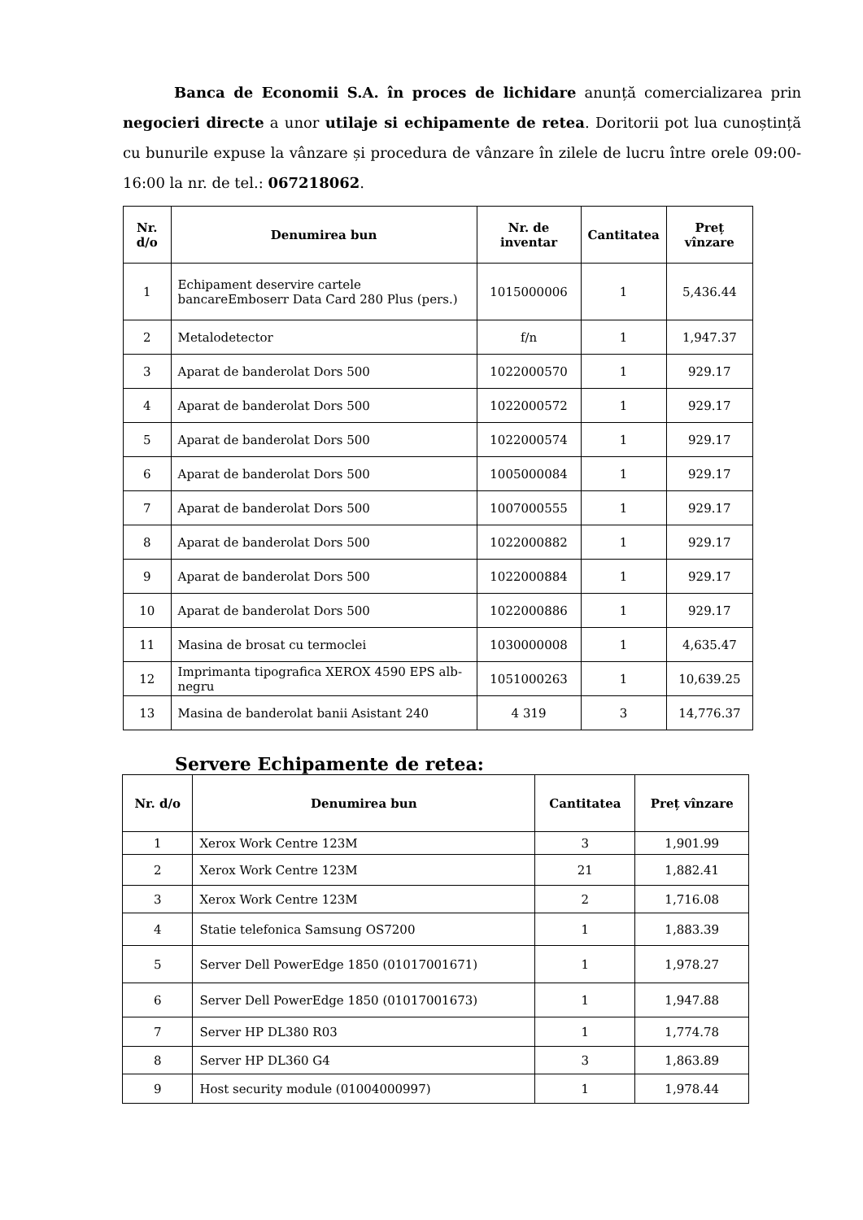Banca de Economii S.A. în proces de lichidare anunță comercializarea prin negocieri directe a unor utilaje si echipamente de retea. Doritorii pot lua cunoștință cu bunurile expuse la vânzare și procedura de vânzare în zilele de lucru între orele 09:00-16:00 la nr. de tel.: 067218062.
| Nr. d/o | Denumirea bun | Nr. de inventar | Cantitatea | Preț vînzare |
| --- | --- | --- | --- | --- |
| 1 | Echipament deservire cartele bancareEmboserr Data Card 280 Plus (pers.) | 1015000006 | 1 | 5,436.44 |
| 2 | Metalodetector | f/n | 1 | 1,947.37 |
| 3 | Aparat de banderolat Dors 500 | 1022000570 | 1 | 929.17 |
| 4 | Aparat de banderolat Dors 500 | 1022000572 | 1 | 929.17 |
| 5 | Aparat de banderolat Dors 500 | 1022000574 | 1 | 929.17 |
| 6 | Aparat de banderolat Dors 500 | 1005000084 | 1 | 929.17 |
| 7 | Aparat de banderolat Dors 500 | 1007000555 | 1 | 929.17 |
| 8 | Aparat de banderolat Dors 500 | 1022000882 | 1 | 929.17 |
| 9 | Aparat de banderolat Dors 500 | 1022000884 | 1 | 929.17 |
| 10 | Aparat de banderolat Dors 500 | 1022000886 | 1 | 929.17 |
| 11 | Masina de brosat cu termoclei | 1030000008 | 1 | 4,635.47 |
| 12 | Imprimanta tipografica XEROX 4590 EPS alb-negru | 1051000263 | 1 | 10,639.25 |
| 13 | Masina de banderolat banii Asistant 240 | 4 319 | 3 | 14,776.37 |
Servere Echipamente de retea:
| Nr. d/o | Denumirea bun | Cantitatea | Preț vînzare |
| --- | --- | --- | --- |
| 1 | Xerox Work Centre 123M | 3 | 1,901.99 |
| 2 | Xerox Work Centre 123M | 21 | 1,882.41 |
| 3 | Xerox Work Centre 123M | 2 | 1,716.08 |
| 4 | Statie telefonica Samsung OS7200 | 1 | 1,883.39 |
| 5 | Server Dell PowerEdge 1850 (01017001671) | 1 | 1,978.27 |
| 6 | Server Dell PowerEdge 1850 (01017001673) | 1 | 1,947.88 |
| 7 | Server HP DL380 R03 | 1 | 1,774.78 |
| 8 | Server HP DL360 G4 | 3 | 1,863.89 |
| 9 | Host security module (01004000997) | 1 | 1,978.44 |